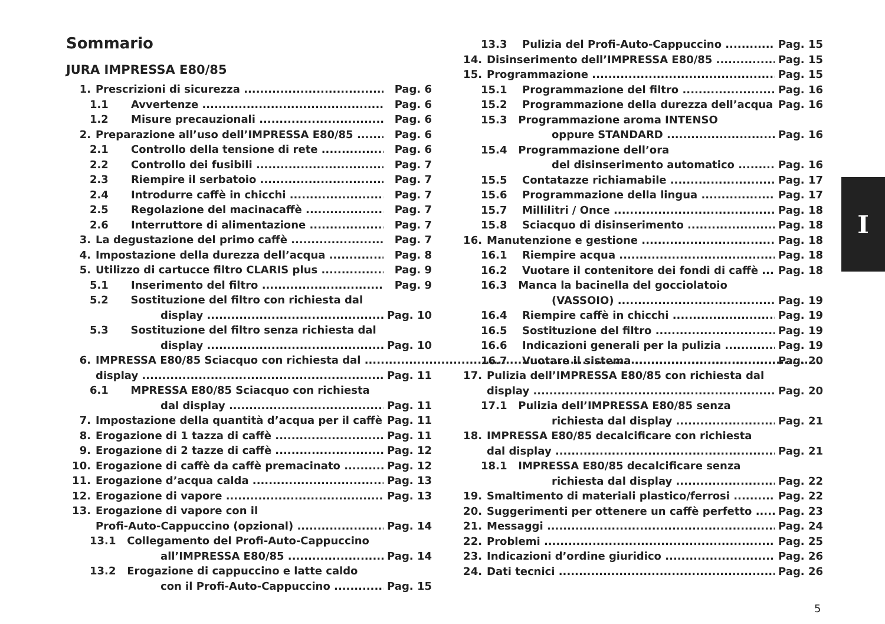Sommario
JURA IMPRESSA E80/85
1. Prescrizioni di sicurezza Pag. 6
1.1 Avvertenze Pag. 6
1.2 Misure precauzionali Pag. 6
2. Preparazione all’uso dell’IMPRESSA E80/85 Pag. 6
2.1 Controllo della tensione di rete Pag. 6
2.2 Controllo dei fusibili Pag. 7
2.3 Riempire il serbatoio Pag. 7
2.4 Introdurre caffè in chicchi Pag. 7
2.5 Regolazione del macinacaffè Pag. 7
2.6 Interruttore di alimentazione Pag. 7
3. La degustazione del primo caffè Pag. 7
4. Impostazione della durezza dell’acqua Pag. 8
5. Utilizzo di cartucce filtro CLARIS plus Pag. 9
5.1 Inserimento del filtro Pag. 9
5.2 Sostituzione del filtro con richiesta dal
display Pag. 10
5.3 Sostituzione del filtro senza richiesta dal
display Pag. 10
6. IMPRESSA E80/85 Sciacquo con richiesta dal
display Pag. 11
6.1 MPRESSA E80/85 Sciacquo con richiesta
dal display Pag. 11
7. Impostazione della quantità d’acqua per il caffè Pag. 11
8. Erogazione di 1 tazza di caffè Pag. 11
9. Erogazione di 2 tazze di caffè Pag. 12
10. Erogazione di caffè da caffè premacinato Pag. 12
11. Erogazione d’acqua calda Pag. 13
12. Erogazione di vapore Pag. 13
13. Erogazione di vapore con il
Profi-Auto-Cappuccino (opzional) Pag. 14
13.1 Collegamento del Profi-Auto-Cappuccino
all’IMPRESSA E80/85 Pag. 14
13.2 Erogazione di cappuccino e latte caldo
con il Profi-Auto-Cappuccino Pag. 15
13.3 Pulizia del Profi-Auto-Cappuccino Pag. 15
14. Disinserimento dell’IMPRESSA E80/85 Pag. 15
15. Programmazione Pag. 15
15.1 Programmazione del filtro Pag. 16
15.2 Programmazione della durezza dell’acqua Pag. 16
15.3 Programmazione aroma INTENSO
oppure STANDARD Pag. 16
15.4 Programmazione dell’ora
del disinserimento automatico Pag. 16
15.5 Contatazze richiamabile Pag. 17
15.6 Programmazione della lingua Pag. 17
15.7 Millilitri / Once Pag. 18
15.8 Sciacquo di disinserimento Pag. 18
16. Manutenzione e gestione Pag. 18
16.1 Riempire acqua Pag. 18
16.2 Vuotare il contenitore dei fondi di caffè Pag. 18
16.3 Manca la bacinella del gocciolatoio
(VASSOIO) Pag. 19
16.4 Riempire caffè in chicchi Pag. 19
16.5 Sostituzione del filtro Pag. 19
16.6 Indicazioni generali per la pulizia Pag. 19
16.7 Vuotare il sistema Pag. 20
17. Pulizia dell’IMPRESSA E80/85 con richiesta dal
display Pag. 20
17.1 Pulizia dell’IMPRESSA E80/85 senza
richiesta dal display Pag. 21
18. IMPRESSA E80/85 decalcificare con richiesta
dal display Pag. 21
18.1 IMPRESSA E80/85 decalcificare senza
richiesta dal display Pag. 22
19. Smaltimento di materiali plastico/ferrosi Pag. 22
20. Suggerimenti per ottenere un caffè perfetto Pag. 23
21. Messaggi Pag. 24
22. Problemi Pag. 25
23. Indicazioni d’ordine giuridico Pag. 26
24. Dati tecnici Pag. 26
I
5